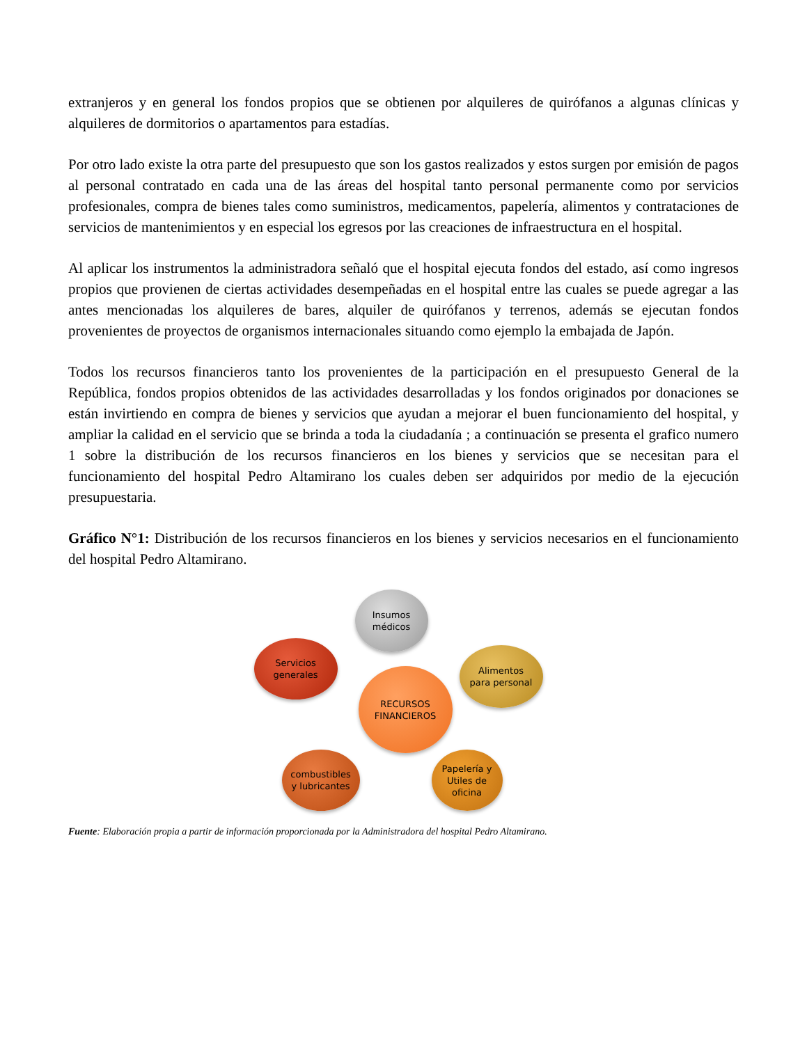extranjeros y en general los fondos propios que se obtienen por alquileres de quirófanos a algunas clínicas y alquileres de dormitorios o apartamentos para estadías.
Por otro lado existe la otra parte del presupuesto que son los gastos realizados y estos surgen por emisión de pagos al personal contratado en cada una de las áreas del hospital tanto personal permanente como por servicios profesionales, compra de bienes tales como suministros, medicamentos, papelería, alimentos y contrataciones de servicios de mantenimientos y en especial los egresos por las creaciones de infraestructura en el hospital.
Al aplicar los instrumentos la administradora señaló que el hospital ejecuta fondos del estado, así como ingresos propios que provienen de ciertas actividades desempeñadas en el hospital entre las cuales se puede agregar a las antes mencionadas los alquileres de bares, alquiler de quirófanos y terrenos, además se ejecutan fondos provenientes de proyectos de organismos internacionales situando como ejemplo la embajada de Japón.
Todos los recursos financieros tanto los provenientes de la participación en el presupuesto General de la República, fondos propios obtenidos de las actividades desarrolladas y los fondos originados por donaciones se están invirtiendo en compra de bienes y servicios que ayudan a mejorar el buen funcionamiento del hospital, y ampliar la calidad en el servicio que se brinda a toda la ciudadanía ; a continuación se presenta el grafico numero 1 sobre la distribución de los recursos financieros en los bienes y servicios que se necesitan para el funcionamiento del hospital Pedro Altamirano los cuales deben ser adquiridos por medio de la ejecución presupuestaria.
Gráfico N°1: Distribución de los recursos financieros en los bienes y servicios necesarios en el funcionamiento del hospital Pedro Altamirano.
Insumos
médicos
Servicios
generales
RECURSOS
FINANCIEROS
Alimentos
para personal
combustibles
y lubricantes
Papelería y
Utiles de
oficina
Fuente: Elaboración propia a partir de información proporcionada por la Administradora del hospital Pedro Altamirano.